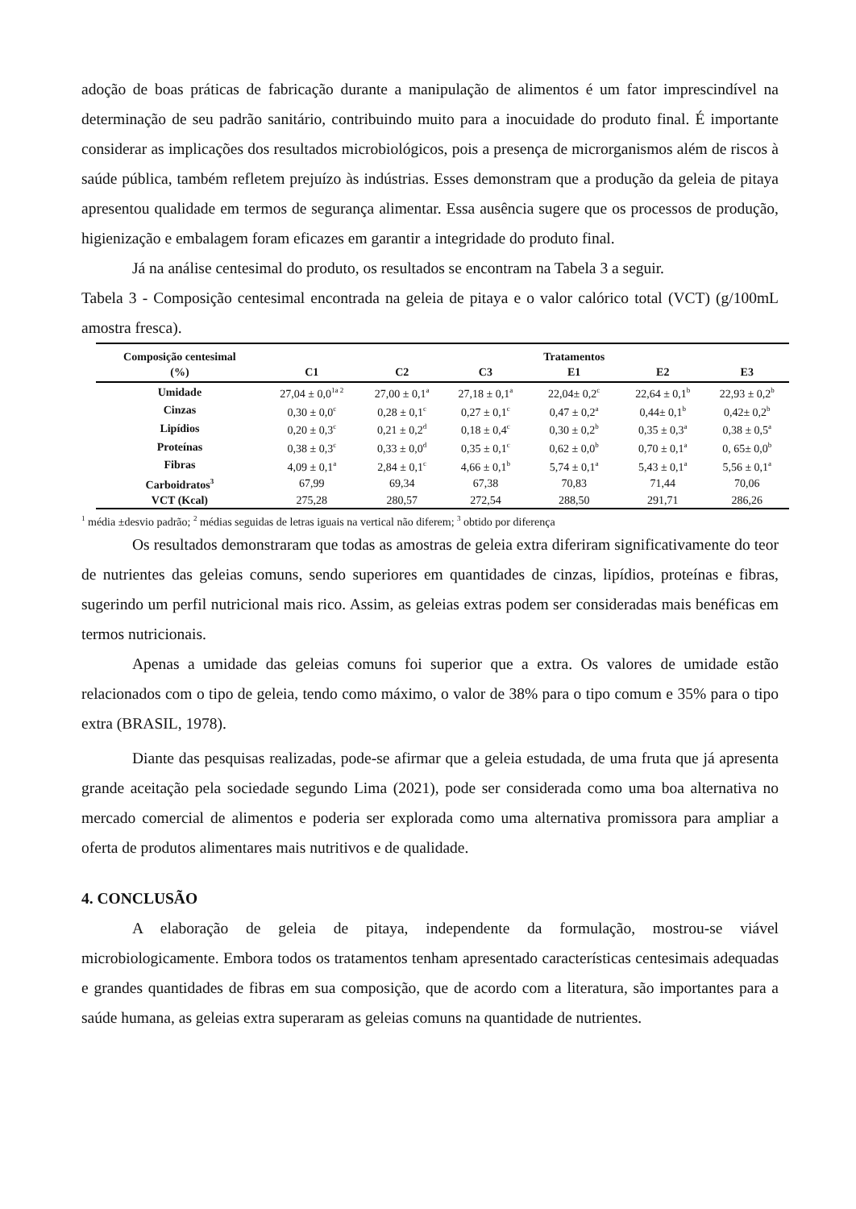adoção de boas práticas de fabricação durante a manipulação de alimentos é um fator imprescindível na determinação de seu padrão sanitário, contribuindo muito para a inocuidade do produto final. É importante considerar as implicações dos resultados microbiológicos, pois a presença de microrganismos além de riscos à saúde pública, também refletem prejuízo às indústrias. Esses demonstram que a produção da geleia de pitaya apresentou qualidade em termos de segurança alimentar. Essa ausência sugere que os processos de produção, higienização e embalagem foram eficazes em garantir a integridade do produto final.
Já na análise centesimal do produto, os resultados se encontram na Tabela 3 a seguir.
Tabela 3 - Composição centesimal encontrada na geleia de pitaya e o valor calórico total (VCT) (g/100mL amostra fresca).
| Composição centesimal (%) | C1 | C2 | C3 | Tratamentos E1 | E2 | E3 |
| --- | --- | --- | --- | --- | --- | --- |
| Umidade | 27,04 ± 0,0<sup>1a 2</sup> | 27,00 ± 0,1<sup>a</sup> | 27,18 ± 0,1<sup>a</sup> | 22,04± 0,2<sup>c</sup> | 22,64 ± 0,1<sup>b</sup> | 22,93 ± 0,2<sup>b</sup> |
| Cinzas | 0,30 ± 0,0<sup>c</sup> | 0,28 ± 0,1<sup>c</sup> | 0,27 ± 0,1<sup>c</sup> | 0,47 ± 0,2<sup>a</sup> | 0,44± 0,1<sup>b</sup> | 0,42± 0,2<sup>b</sup> |
| Lipídios | 0,20 ± 0,3<sup>c</sup> | 0,21 ± 0,2<sup>d</sup> | 0,18 ± 0,4<sup>c</sup> | 0,30 ± 0,2<sup>b</sup> | 0,35 ± 0,3<sup>a</sup> | 0,38 ± 0,5<sup>a</sup> |
| Proteínas | 0,38 ± 0,3<sup>c</sup> | 0,33 ± 0,0<sup>d</sup> | 0,35 ± 0,1<sup>c</sup> | 0,62 ± 0,0<sup>b</sup> | 0,70 ± 0,1<sup>a</sup> | 0, 65± 0,0<sup>b</sup> |
| Fibras | 4,09 ± 0,1<sup>a</sup> | 2,84 ± 0,1<sup>c</sup> | 4,66 ± 0,1<sup>b</sup> | 5,74 ± 0,1<sup>a</sup> | 5,43 ± 0,1<sup>a</sup> | 5,56 ± 0,1<sup>a</sup> |
| Carboidratos<sup>3</sup> | 67,99 | 69,34 | 67,38 | 70,83 | 71,44 | 70,06 |
| VCT (Kcal) | 275,28 | 280,57 | 272,54 | 288,50 | 291,71 | 286,26 |
<sup>1</sup> média ±desvio padrão; <sup>2</sup> médias seguidas de letras iguais na vertical não diferem; <sup>3</sup> obtido por diferença
Os resultados demonstraram que todas as amostras de geleia extra diferiram significativamente do teor de nutrientes das geleias comuns, sendo superiores em quantidades de cinzas, lipídios, proteínas e fibras, sugerindo um perfil nutricional mais rico. Assim, as geleias extras podem ser consideradas mais benéficas em termos nutricionais.
Apenas a umidade das geleias comuns foi superior que a extra. Os valores de umidade estão relacionados com o tipo de geleia, tendo como máximo, o valor de 38% para o tipo comum e 35% para o tipo extra (BRASIL, 1978).
Diante das pesquisas realizadas, pode-se afirmar que a geleia estudada, de uma fruta que já apresenta grande aceitação pela sociedade segundo Lima (2021), pode ser considerada como uma boa alternativa no mercado comercial de alimentos e poderia ser explorada como uma alternativa promissora para ampliar a oferta de produtos alimentares mais nutritivos e de qualidade.
4. CONCLUSÃO
A elaboração de geleia de pitaya, independente da formulação, mostrou-se viável microbiologicamente. Embora todos os tratamentos tenham apresentado características centesimais adequadas e grandes quantidades de fibras em sua composição, que de acordo com a literatura, são importantes para a saúde humana, as geleias extra superaram as geleias comuns na quantidade de nutrientes.